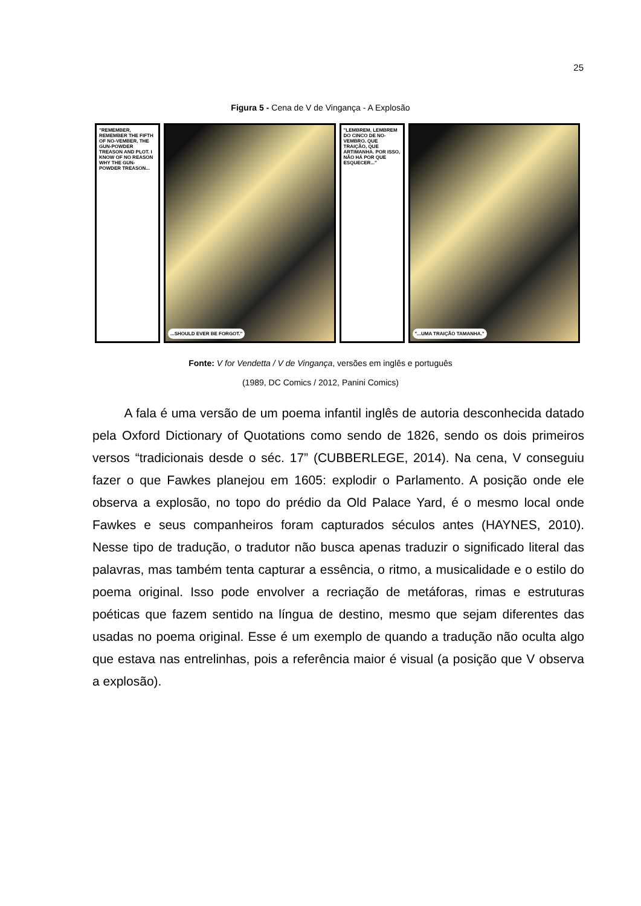25
Figura 5 - Cena de V de Vingança - A Explosão
"REMEMBER, REMEMBER THE FIFTH OF NO-VEMBER, THE GUN-POWDER TREASON AND PLOT. I KNOW OF NO REASON WHY THE GUN-POWDER TREASON...
...SHOULD EVER BE FORGOT."
"LEMBREM, LEMBREM DO CINCO DE NO-VEMBRO. QUE TRAIÇÃO, QUE ARTIMANHA. POR ISSO, NÃO HÁ POR QUE ESQUECER..."
"...UMA TRAIÇÃO TAMANHA."
Fonte: V for Vendetta / V de Vingança, versões em inglês e português
(1989, DC Comics / 2012, Panini Comics)
A fala é uma versão de um poema infantil inglês de autoria desconhecida datado pela Oxford Dictionary of Quotations como sendo de 1826, sendo os dois primeiros versos “tradicionais desde o séc. 17” (CUBBERLEGE, 2014). Na cena, V conseguiu fazer o que Fawkes planejou em 1605: explodir o Parlamento. A posição onde ele observa a explosão, no topo do prédio da Old Palace Yard, é o mesmo local onde Fawkes e seus companheiros foram capturados séculos antes (HAYNES, 2010). Nesse tipo de tradução, o tradutor não busca apenas traduzir o significado literal das palavras, mas também tenta capturar a essência, o ritmo, a musicalidade e o estilo do poema original. Isso pode envolver a recriação de metáforas, rimas e estruturas poéticas que fazem sentido na língua de destino, mesmo que sejam diferentes das usadas no poema original. Esse é um exemplo de quando a tradução não oculta algo que estava nas entrelinhas, pois a referência maior é visual (a posição que V observa a explosão).